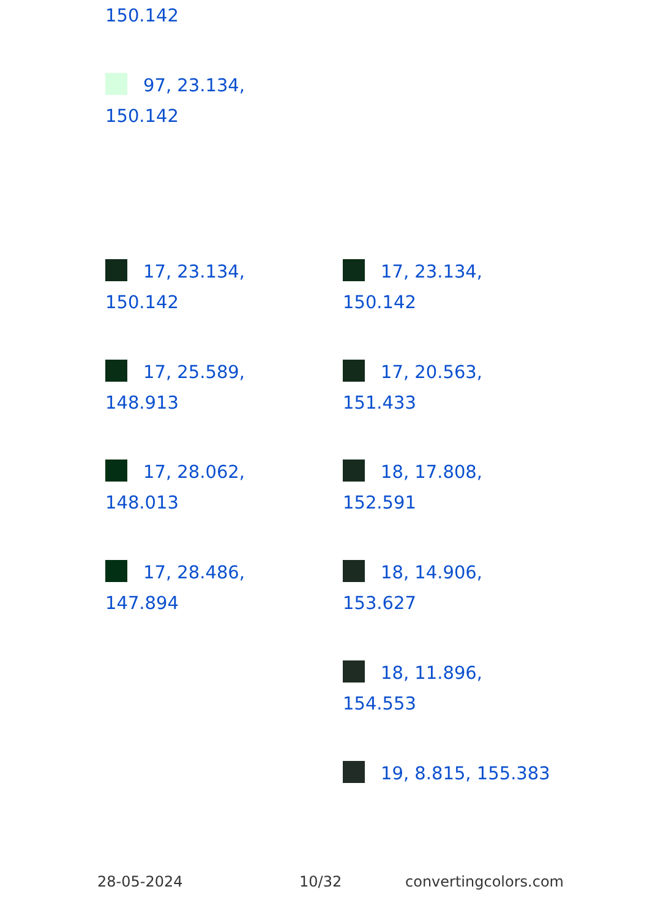150.142
97, 23.134, 150.142
17, 23.134, 150.142
17, 23.134, 150.142
17, 25.589, 148.913
17, 20.563, 151.433
17, 28.062, 148.013
18, 17.808, 152.591
17, 28.486, 147.894
18, 14.906, 153.627
18, 11.896, 154.553
19, 8.815, 155.383
28-05-2024 10/32 convertingcolors.com